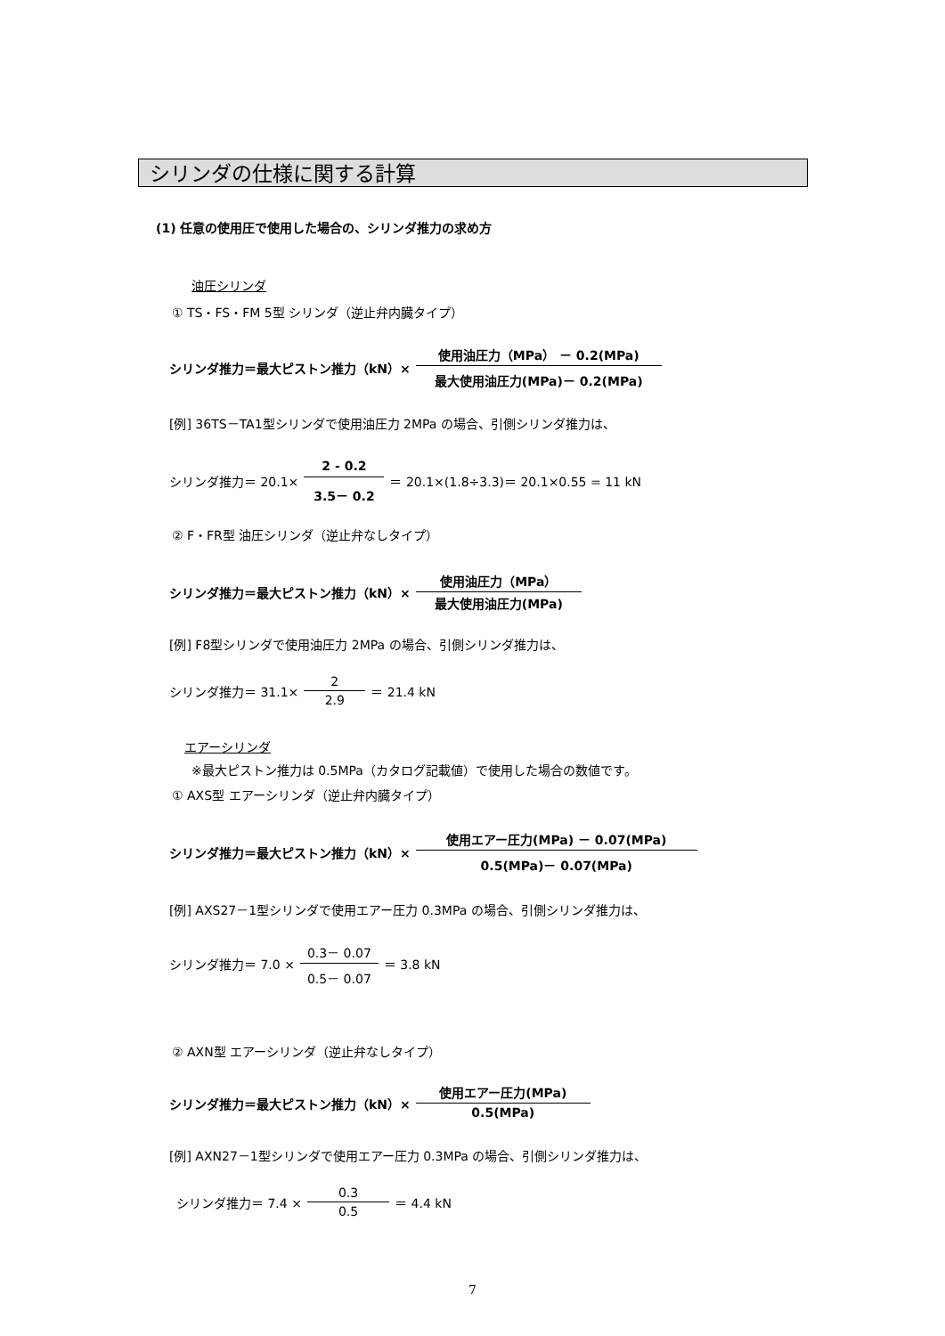シリンダの仕様に関する計算
(1) 任意の使用圧で使用した場合の、シリンダ推力の求め方
油圧シリンダ
① TS・FS・FM 5型 シリンダ（逆止弁内臓タイプ）
シリンダ推力＝最大ピストン推力（kN）× 使用油圧力（MPa） － 0.2(MPa) 最大使用油圧力(MPa)－ 0.2(MPa)
[例] 36TS－TA1型シリンダで使用油圧力 2MPa の場合、引側シリンダ推力は、
シリンダ推力＝ 20.1× 2 - 0.2 3.5－ 0.2 ＝ 20.1×(1.8÷3.3)＝ 20.1×0.55 = 11 kN
② F・FR型 油圧シリンダ（逆止弁なしタイプ）
シリンダ推力＝最大ピストン推力（kN）× 使用油圧力（MPa） 最大使用油圧力(MPa)
[例] F8型シリンダで使用油圧力 2MPa の場合、引側シリンダ推力は、
シリンダ推力＝ 31.1× 2 2.9 ＝ 21.4 kN
エアーシリンダ
※最大ピストン推力は 0.5MPa（カタログ記載値）で使用した場合の数値です。
① AXS型 エアーシリンダ（逆止弁内臓タイプ）
シリンダ推力＝最大ピストン推力（kN）× 使用エアー圧力(MPa) － 0.07(MPa) 0.5(MPa)－ 0.07(MPa)
[例] AXS27－1型シリンダで使用エアー圧力 0.3MPa の場合、引側シリンダ推力は、
シリンダ推力＝ 7.0 × 0.3－ 0.07 0.5－ 0.07 ＝ 3.8 kN
② AXN型 エアーシリンダ（逆止弁なしタイプ）
シリンダ推力＝最大ピストン推力（kN）× 使用エアー圧力(MPa) 0.5(MPa)
[例] AXN27－1型シリンダで使用エアー圧力 0.3MPa の場合、引側シリンダ推力は、
シリンダ推力＝ 7.4 × 0.3 0.5 ＝ 4.4 kN
7